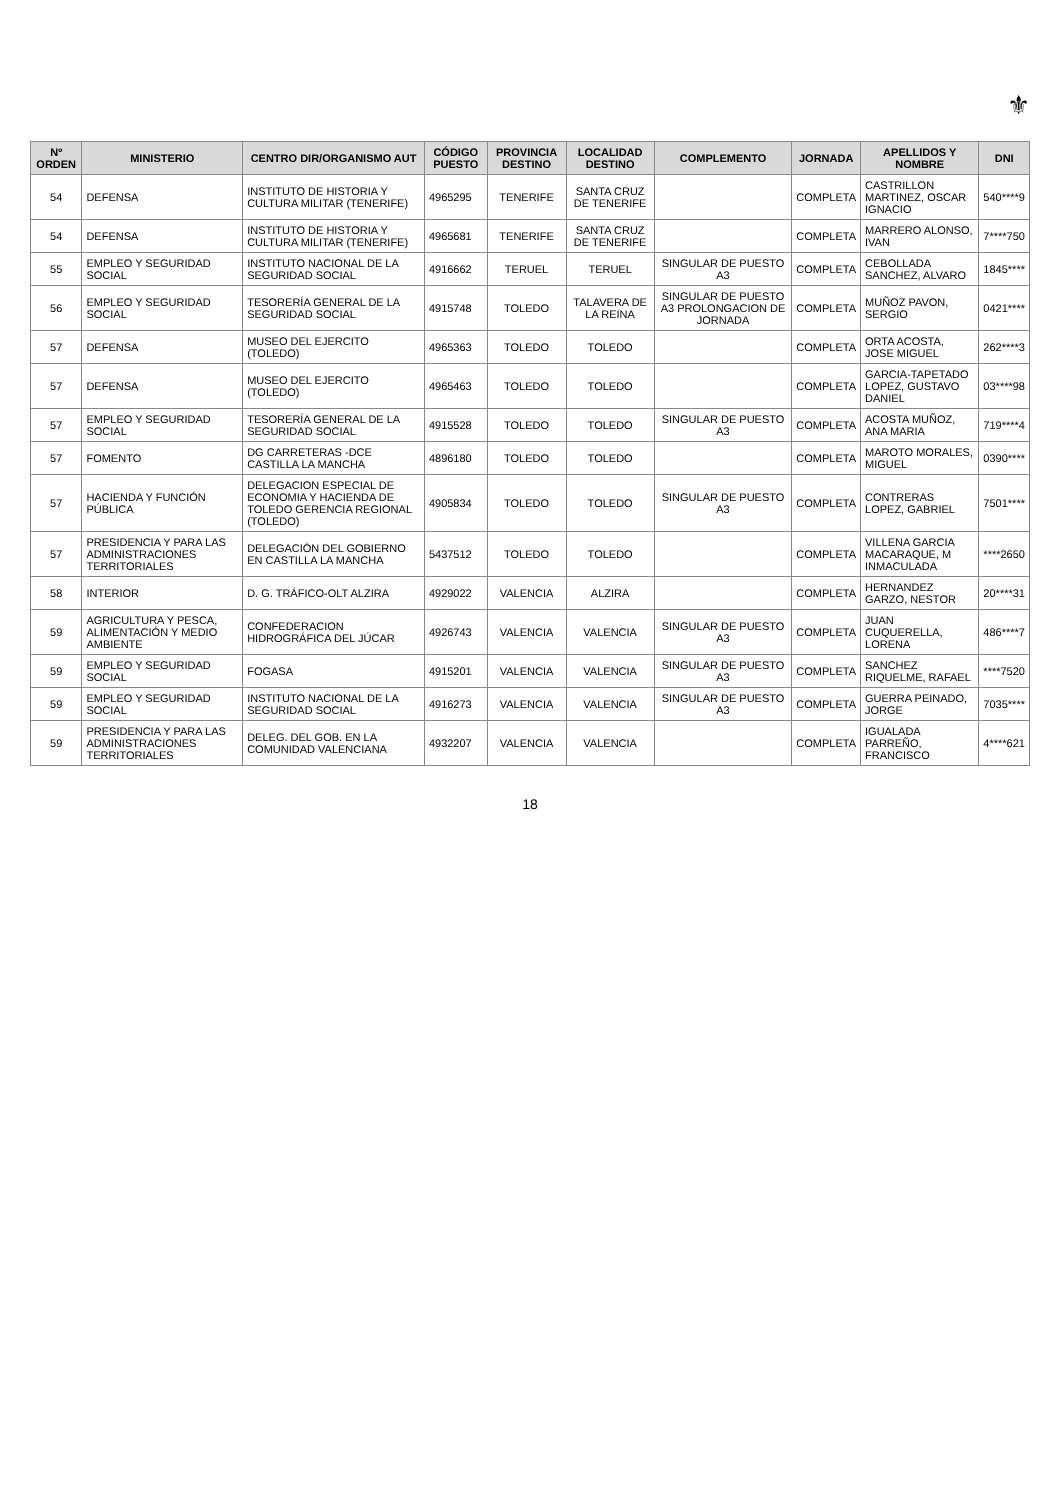⚜
| Nº ORDEN | MINISTERIO | CENTRO DIR/ORGANISMO AUT | CÓDIGO PUESTO | PROVINCIA DESTINO | LOCALIDAD DESTINO | COMPLEMENTO | JORNADA | APELLIDOS Y NOMBRE | DNI |
| --- | --- | --- | --- | --- | --- | --- | --- | --- | --- |
| 54 | DEFENSA | INSTITUTO DE HISTORIA Y CULTURA MILITAR (TENERIFE) | 4965295 | TENERIFE | SANTA CRUZ DE TENERIFE | | COMPLETA | CASTRILLON MARTINEZ, OSCAR IGNACIO | 540****9 |
| 54 | DEFENSA | INSTITUTO DE HISTORIA Y CULTURA MILITAR (TENERIFE) | 4965681 | TENERIFE | SANTA CRUZ DE TENERIFE | | COMPLETA | MARRERO ALONSO, IVAN | 7****750 |
| 55 | EMPLEO Y SEGURIDAD SOCIAL | INSTITUTO NACIONAL DE LA SEGURIDAD SOCIAL | 4916662 | TERUEL | TERUEL | SINGULAR DE PUESTO A3 | COMPLETA | CEBOLLADA SANCHEZ, ALVARO | 1845**** |
| 56 | EMPLEO Y SEGURIDAD SOCIAL | TESORERÍA GENERAL DE LA SEGURIDAD SOCIAL | 4915748 | TOLEDO | TALAVERA DE LA REINA | SINGULAR DE PUESTO A3 PROLONGACION DE JORNADA | COMPLETA | MUÑOZ PAVON, SERGIO | 0421**** |
| 57 | DEFENSA | MUSEO DEL EJERCITO (TOLEDO) | 4965363 | TOLEDO | TOLEDO | | COMPLETA | ORTA ACOSTA, JOSE MIGUEL | 262****3 |
| 57 | DEFENSA | MUSEO DEL EJERCITO (TOLEDO) | 4965463 | TOLEDO | TOLEDO | | COMPLETA | GARCIA-TAPETADO LOPEZ, GUSTAVO DANIEL | 03****98 |
| 57 | EMPLEO Y SEGURIDAD SOCIAL | TESORERÍA GENERAL DE LA SEGURIDAD SOCIAL | 4915528 | TOLEDO | TOLEDO | SINGULAR DE PUESTO A3 | COMPLETA | ACOSTA MUÑOZ, ANA MARIA | 719****4 |
| 57 | FOMENTO | DG CARRETERAS -DCE CASTILLA LA MANCHA | 4896180 | TOLEDO | TOLEDO | | COMPLETA | MAROTO MORALES, MIGUEL | 0390**** |
| 57 | HACIENDA Y FUNCIÓN PÚBLICA | DELEGACION ESPECIAL DE ECONOMIA Y HACIENDA DE TOLEDO GERENCIA REGIONAL (TOLEDO) | 4905834 | TOLEDO | TOLEDO | SINGULAR DE PUESTO A3 | COMPLETA | CONTRERAS LOPEZ, GABRIEL | 7501**** |
| 57 | PRESIDENCIA Y PARA LAS ADMINISTRACIONES TERRITORIALES | DELEGACIÓN DEL GOBIERNO EN CASTILLA LA MANCHA | 5437512 | TOLEDO | TOLEDO | | COMPLETA | VILLENA GARCIA MACARAQUE, M INMACULADA | ****2650 |
| 58 | INTERIOR | D. G. TRÁFICO-OLT ALZIRA | 4929022 | VALENCIA | ALZIRA | | COMPLETA | HERNANDEZ GARZO, NESTOR | 20****31 |
| 59 | AGRICULTURA Y PESCA, ALIMENTACIÓN Y MEDIO AMBIENTE | CONFEDERACION HIDROGRÁFICA DEL JÚCAR | 4926743 | VALENCIA | VALENCIA | SINGULAR DE PUESTO A3 | COMPLETA | JUAN CUQUERELLA, LORENA | 486****7 |
| 59 | EMPLEO Y SEGURIDAD SOCIAL | FOGASA | 4915201 | VALENCIA | VALENCIA | SINGULAR DE PUESTO A3 | COMPLETA | SANCHEZ RIQUELME, RAFAEL | ****7520 |
| 59 | EMPLEO Y SEGURIDAD SOCIAL | INSTITUTO NACIONAL DE LA SEGURIDAD SOCIAL | 4916273 | VALENCIA | VALENCIA | SINGULAR DE PUESTO A3 | COMPLETA | GUERRA PEINADO, JORGE | 7035**** |
| 59 | PRESIDENCIA Y PARA LAS ADMINISTRACIONES TERRITORIALES | DELEG. DEL GOB. EN LA COMUNIDAD VALENCIANA | 4932207 | VALENCIA | VALENCIA | | COMPLETA | IGUALADA PARREÑO, FRANCISCO | 4****621 |
18